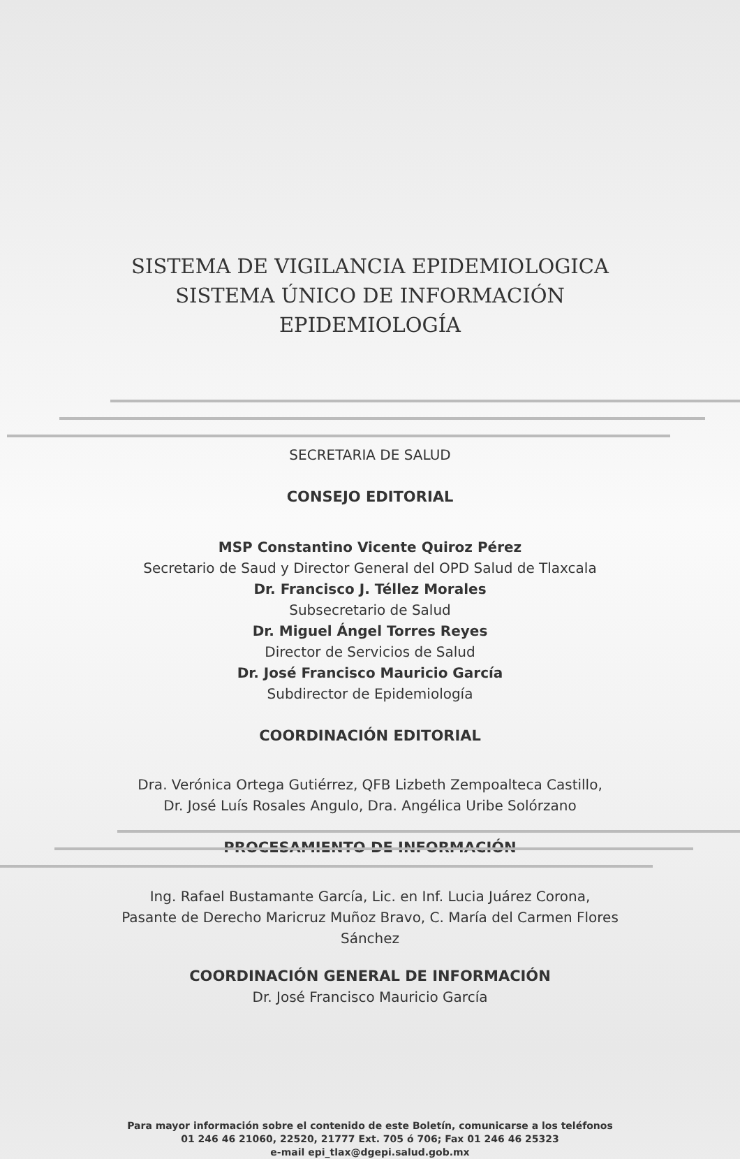SISTEMA DE VIGILANCIA EPIDEMIOLOGICA
SISTEMA ÚNICO DE INFORMACIÓN
EPIDEMIOLOGÍA
SECRETARIA DE SALUD
CONSEJO EDITORIAL
MSP Constantino Vicente Quiroz Pérez
Secretario de Saud y Director General del OPD Salud de Tlaxcala
Dr. Francisco J. Téllez Morales
Subsecretario de Salud
Dr. Miguel Ángel Torres Reyes
Director de Servicios de Salud
Dr. José Francisco Mauricio García
Subdirector de Epidemiología
COORDINACIÓN EDITORIAL
Dra. Verónica Ortega Gutiérrez, QFB Lizbeth Zempoalteca Castillo,
Dr. José Luís Rosales Angulo, Dra. Angélica Uribe Solórzano
PROCESAMIENTO DE INFORMACIÓN
Ing. Rafael Bustamante García, Lic. en Inf. Lucia Juárez Corona,
Pasante de Derecho Maricruz Muñoz Bravo, C. María del Carmen Flores
Sánchez
COORDINACIÓN GENERAL DE INFORMACIÓN
Dr. José Francisco Mauricio García
Para mayor información sobre el contenido de este Boletín, comunicarse a los teléfonos
01 246 46 21060, 22520, 21777 Ext. 705 ó 706; Fax 01 246 46 25323
e-mail epi_tlax@dgepi.salud.gob.mx